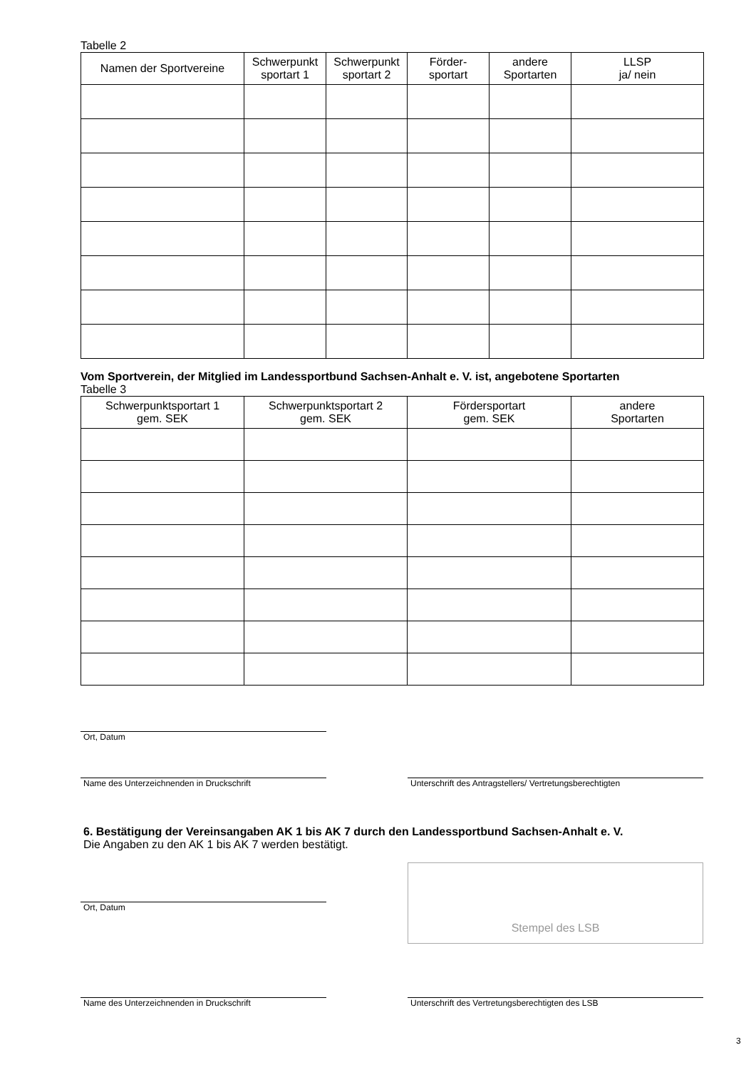Tabelle 2
| Namen der Sportvereine | Schwerpunkt sportart 1 | Schwerpunkt sportart 2 | Förder- sportart | andere Sportarten | LLSP ja/ nein |
| --- | --- | --- | --- | --- | --- |
Vom Sportverein, der Mitglied im Landessportbund Sachsen-Anhalt e. V. ist, angebotene Sportarten
Tabelle 3
| Schwerpunktsportart 1 gem. SEK | Schwerpunktsportart 2 gem. SEK | Fördersportart gem. SEK | andere Sportarten |
| --- | --- | --- | --- |
Ort, Datum
Name des Unterzeichnenden in Druckschrift
Unterschrift des Antragstellers/ Vertretungsberechtigten
6. Bestätigung der Vereinsangaben AK 1 bis AK 7 durch den Landessportbund Sachsen-Anhalt e. V.
Die Angaben zu den AK 1 bis AK 7 werden bestätigt.
Ort, Datum
Stempel des LSB
Name des Unterzeichnenden in Druckschrift
Unterschrift des Vertretungsberechtigten des LSB
3